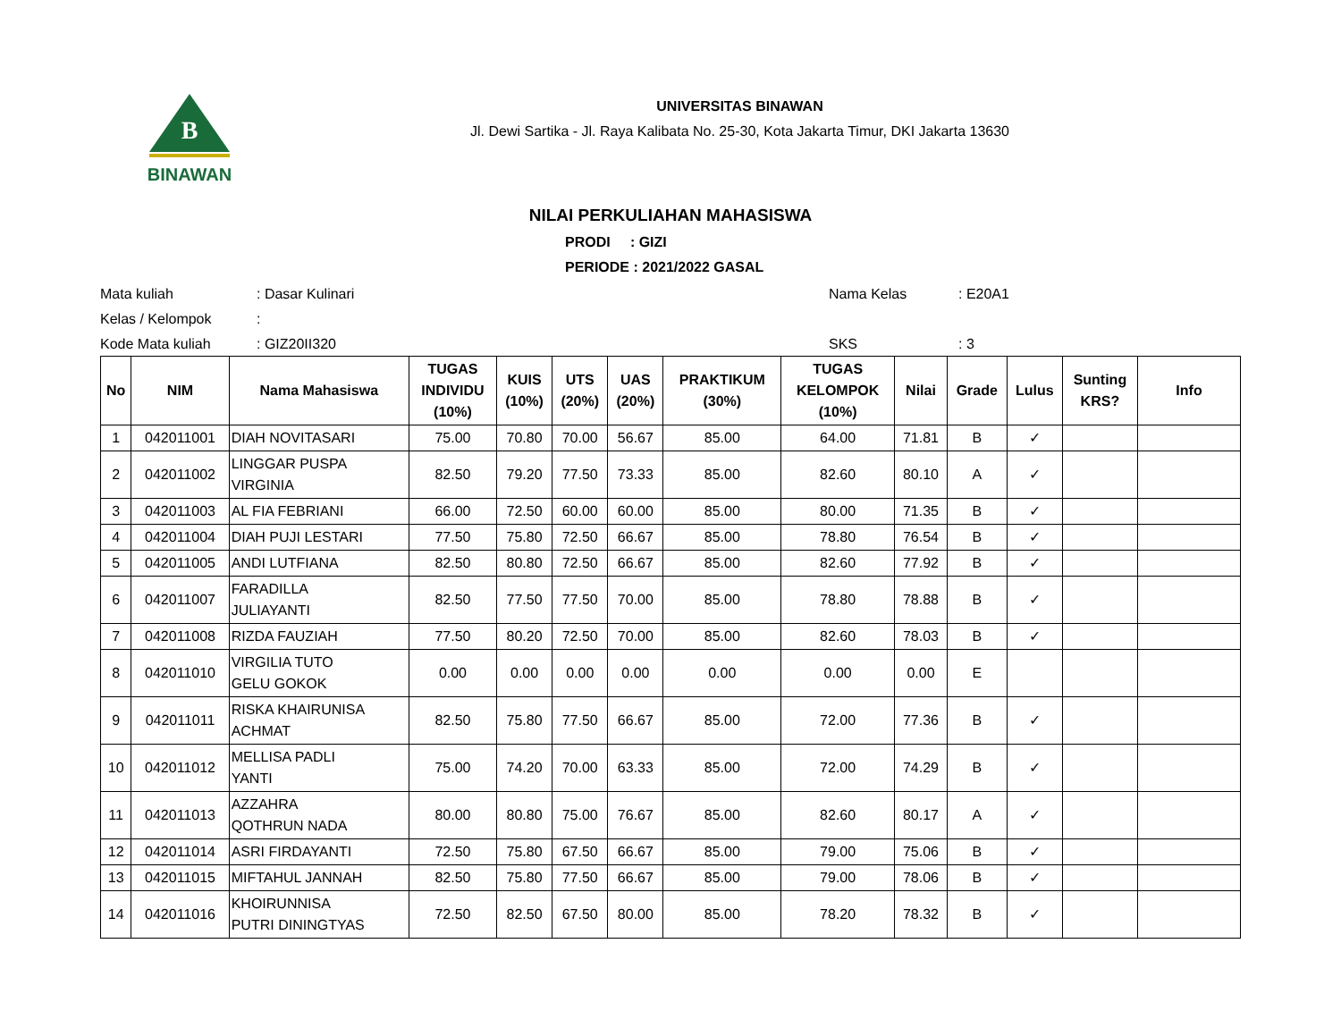B
BINAWAN
UNIVERSITAS BINAWAN
Jl. Dewi Sartika - Jl. Raya Kalibata No. 25-30, Kota Jakarta Timur, DKI Jakarta 13630
NILAI PERKULIAHAN MAHASISWA
PRODI : GIZI
PERIODE : 2021/2022 GASAL
Mata kuliah
: Dasar Kulinari
Nama Kelas
: E20A1
Kelas / Kelompok
:
Kode Mata kuliah
: GIZ20II320
SKS
: 3
| No | NIM | Nama Mahasiswa | TUGAS INDIVIDU (10%) | KUIS (10%) | UTS (20%) | UAS (20%) | PRAKTIKUM (30%) | TUGAS KELOMPOK (10%) | Nilai | Grade | Lulus | Sunting KRS? | Info |
| --- | --- | --- | --- | --- | --- | --- | --- | --- | --- | --- | --- | --- | --- |
| 1 | 042011001 | DIAH NOVITASARI | 75.00 | 70.80 | 70.00 | 56.67 | 85.00 | 64.00 | 71.81 | B | ✓ | | |
| 2 | 042011002 | LINGGAR PUSPA VIRGINIA | 82.50 | 79.20 | 77.50 | 73.33 | 85.00 | 82.60 | 80.10 | A | ✓ | | |
| 3 | 042011003 | AL FIA FEBRIANI | 66.00 | 72.50 | 60.00 | 60.00 | 85.00 | 80.00 | 71.35 | B | ✓ | | |
| 4 | 042011004 | DIAH PUJI LESTARI | 77.50 | 75.80 | 72.50 | 66.67 | 85.00 | 78.80 | 76.54 | B | ✓ | | |
| 5 | 042011005 | ANDI LUTFIANA | 82.50 | 80.80 | 72.50 | 66.67 | 85.00 | 82.60 | 77.92 | B | ✓ | | |
| 6 | 042011007 | FARADILLA JULIAYANTI | 82.50 | 77.50 | 77.50 | 70.00 | 85.00 | 78.80 | 78.88 | B | ✓ | | |
| 7 | 042011008 | RIZDA FAUZIAH | 77.50 | 80.20 | 72.50 | 70.00 | 85.00 | 82.60 | 78.03 | B | ✓ | | |
| 8 | 042011010 | VIRGILIA TUTO GELU GOKOK | 0.00 | 0.00 | 0.00 | 0.00 | 0.00 | 0.00 | 0.00 | E | | | |
| 9 | 042011011 | RISKA KHAIRUNISA ACHMAT | 82.50 | 75.80 | 77.50 | 66.67 | 85.00 | 72.00 | 77.36 | B | ✓ | | |
| 10 | 042011012 | MELLISA PADLI YANTI | 75.00 | 74.20 | 70.00 | 63.33 | 85.00 | 72.00 | 74.29 | B | ✓ | | |
| 11 | 042011013 | AZZAHRA QOTHRUN NADA | 80.00 | 80.80 | 75.00 | 76.67 | 85.00 | 82.60 | 80.17 | A | ✓ | | |
| 12 | 042011014 | ASRI FIRDAYANTI | 72.50 | 75.80 | 67.50 | 66.67 | 85.00 | 79.00 | 75.06 | B | ✓ | | |
| 13 | 042011015 | MIFTAHUL JANNAH | 82.50 | 75.80 | 77.50 | 66.67 | 85.00 | 79.00 | 78.06 | B | ✓ | | |
| 14 | 042011016 | KHOIRUNNISA PUTRI DININGTYAS | 72.50 | 82.50 | 67.50 | 80.00 | 85.00 | 78.20 | 78.32 | B | ✓ | | |